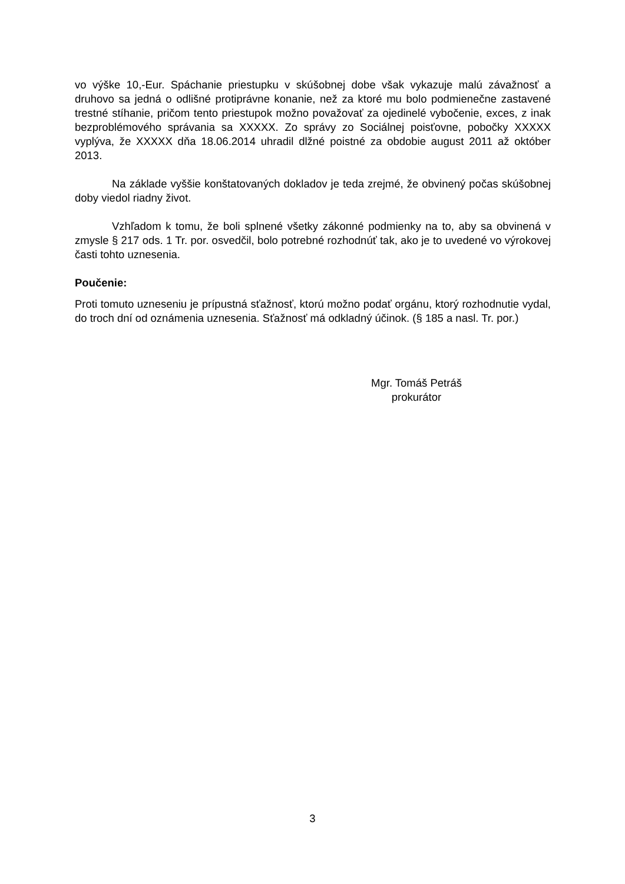vo výške 10,-Eur. Spáchanie priestupku v skúšobnej dobe však vykazuje malú závažnosť a druhovo sa jedná o odlišné protiprávne konanie, než za ktoré mu bolo podmienečne zastavené trestné stíhanie, pričom tento priestupok možno považovať za ojedinelé vybočenie, exces, z inak bezproblémového správania sa XXXXX. Zo správy zo Sociálnej poisťovne, pobočky XXXXX vyplýva, že XXXXX dňa 18.06.2014 uhradil dlžné poistné za obdobie august 2011 až október 2013.
Na základe vyššie konštatovaných dokladov je teda zrejmé, že obvinený počas skúšobnej doby viedol riadny život.
Vzhľadom k tomu, že boli splnené všetky zákonné podmienky na to, aby sa obvinená v zmysle § 217 ods. 1 Tr. por. osvedčil, bolo potrebné rozhodnúť tak, ako je to uvedené vo výrokovej časti tohto uznesenia.
Poučenie:
Proti tomuto uzneseniu je prípustná sťažnosť, ktorú možno podať orgánu, ktorý rozhodnutie vydal, do troch dní od oznámenia uznesenia. Sťažnosť má odkladný účinok. (§ 185 a nasl. Tr. por.)
Mgr. Tomáš Petráš
prokurátor
3